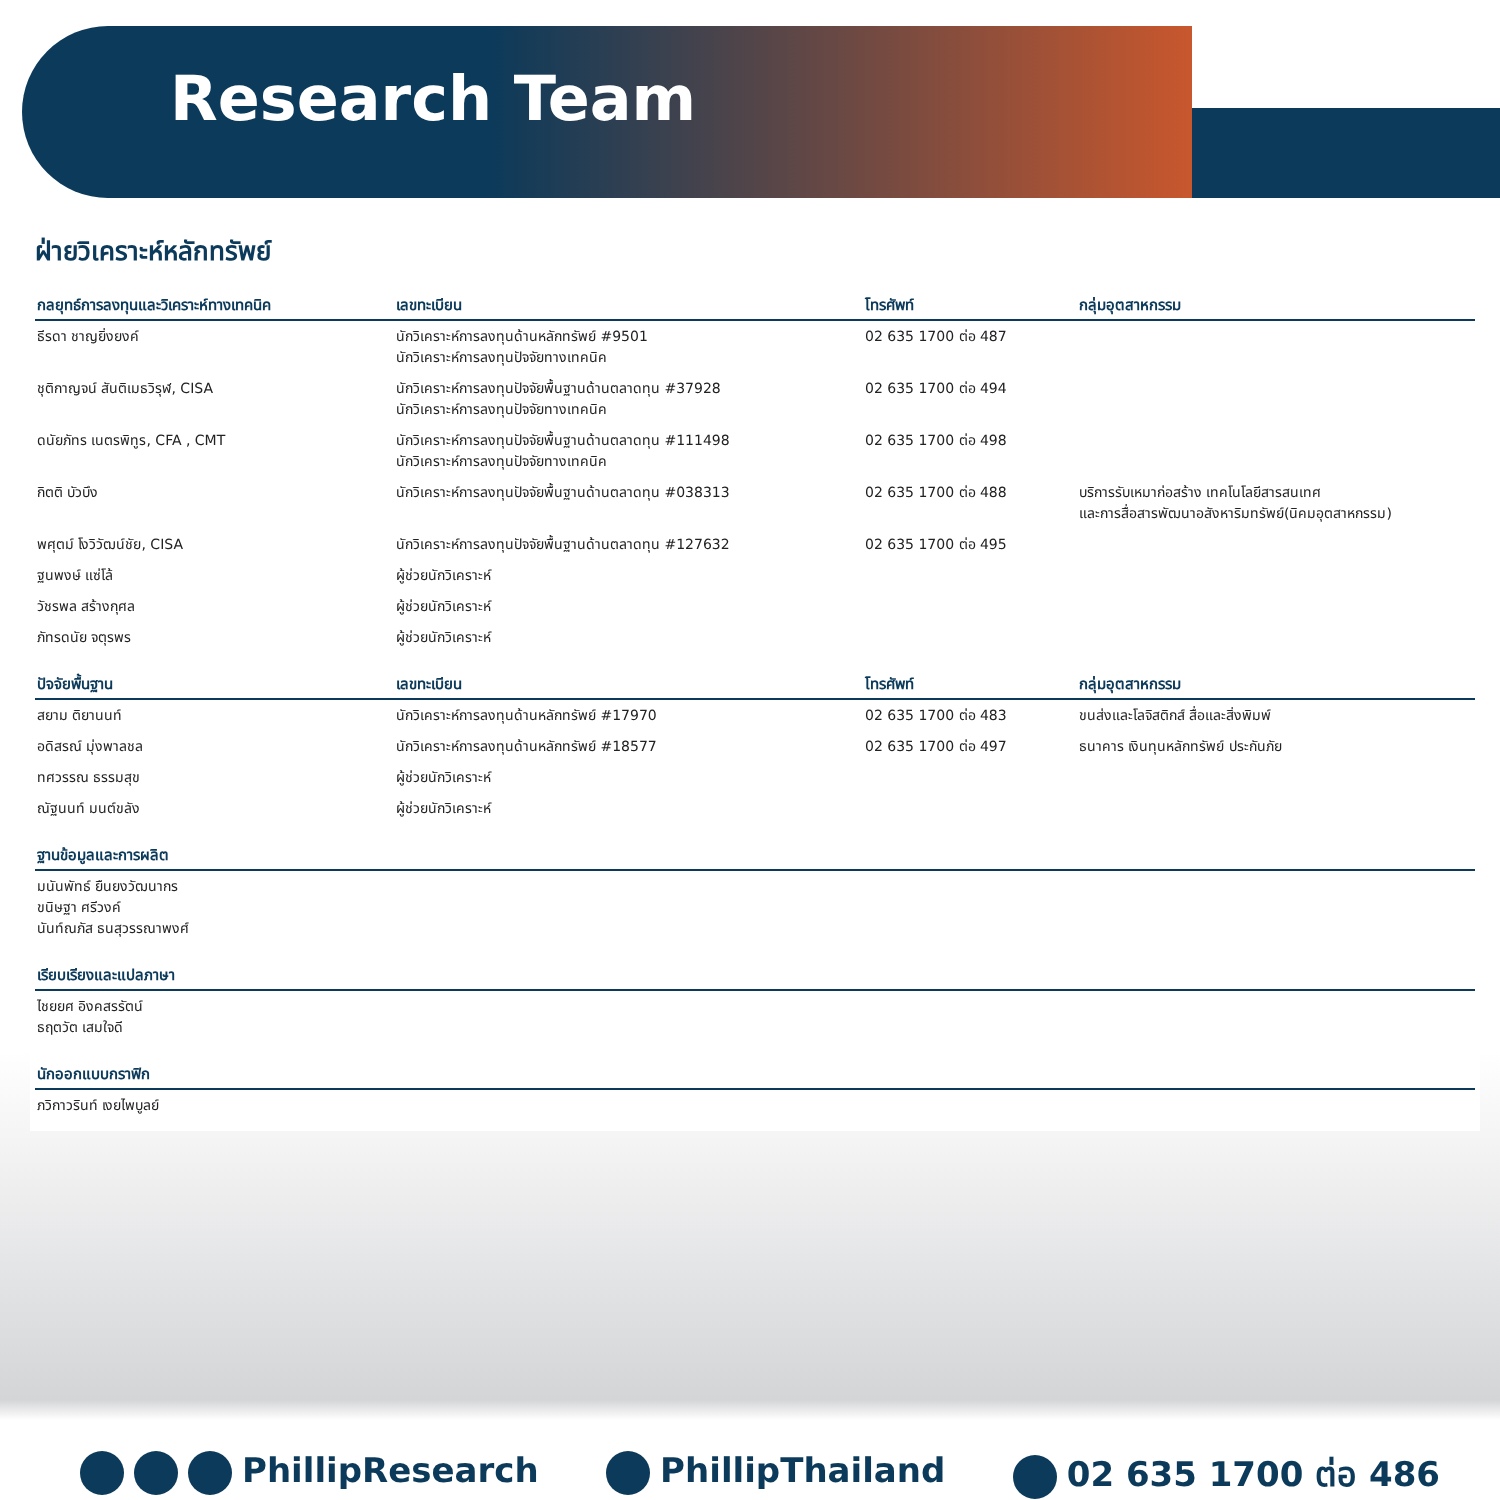Research Team
ฝ่ายวิเคราะห์หลักทรัพย์
| กลยุทธ์การลงทุนและวิเคราะห์ทางเทคนิค | เลขทะเบียน | โทรศัพท์ | กลุ่มอุตสาหกรรม |
| --- | --- | --- | --- |
| ธีรดา ชาญยิ่งยงค์ | นักวิเคราะห์การลงทุนด้านหลักทรัพย์ #9501 นักวิเคราะห์การลงทุนปัจจัยทางเทคนิค | 02 635 1700 ต่อ 487 | |
| ชุติกาญจน์ สันติเมธวิรุฬ, CISA | นักวิเคราะห์การลงทุนปัจจัยพื้นฐานด้านตลาดทุน #37928 นักวิเคราะห์การลงทุนปัจจัยทางเทคนิค | 02 635 1700 ต่อ 494 | |
| ดนัยภัทร เนตรพิทูร, CFA , CMT | นักวิเคราะห์การลงทุนปัจจัยพื้นฐานด้านตลาดทุน #111498 นักวิเคราะห์การลงทุนปัจจัยทางเทคนิค | 02 635 1700 ต่อ 498 | |
| กิตติ บัวบึง | นักวิเคราะห์การลงทุนปัจจัยพื้นฐานด้านตลาดทุน #038313 | 02 635 1700 ต่อ 488 | บริการรับเหมาก่อสร้าง เทคโนโลยีสารสนเทศ และการสื่อสารพัฒนาอสังหาริมทรัพย์(นิคมอุตสาหกรรม) |
| พศุตม์ โงวิวัฒน์ชัย, CISA | นักวิเคราะห์การลงทุนปัจจัยพื้นฐานด้านตลาดทุน #127632 | 02 635 1700 ต่อ 495 | |
| ฐนพงษ์ แซ่โล้ | ผู้ช่วยนักวิเคราะห์ | | |
| วัชรพล สร้างกุศล | ผู้ช่วยนักวิเคราะห์ | | |
| ภัทรดนัย จตุรพร | ผู้ช่วยนักวิเคราะห์ | | |
| ปัจจัยพื้นฐาน | เลขทะเบียน | โทรศัพท์ | กลุ่มอุตสาหกรรม |
| --- | --- | --- | --- |
| สยาม ติยานนท์ | นักวิเคราะห์การลงทุนด้านหลักทรัพย์ #17970 | 02 635 1700 ต่อ 483 | ขนส่งและโลจิสติกส์ สื่อและสิ่งพิมพ์ |
| อดิสรณ์ มุ่งพาลชล | นักวิเคราะห์การลงทุนด้านหลักทรัพย์ #18577 | 02 635 1700 ต่อ 497 | ธนาคาร เงินทุนหลักทรัพย์ ประกันภัย |
| ทศวรรณ ธรรมสุข | ผู้ช่วยนักวิเคราะห์ | | |
| ณัฐนนท์ มนต์ขลัง | ผู้ช่วยนักวิเคราะห์ | | |
| ฐานข้อมูลและการผลิต |
| --- |
| มนันพัทธ์ ยืนยงวัฒนากร ขนิษฐา ศรีวงค์ นันท์ณภัส ธนสุวรรณาพงศ์ |
| เรียบเรียงและแปลภาษา |
| --- |
| ไชยยศ อิงคสรรัตน์ ธฤตวัต เสมใจดี |
| นักออกแบบกราฟิก |
| --- |
| ภวิกาวรินท์ เงยไพบูลย์ |
PhillipResearch PhillipThailand 02 635 1700 ต่อ 486